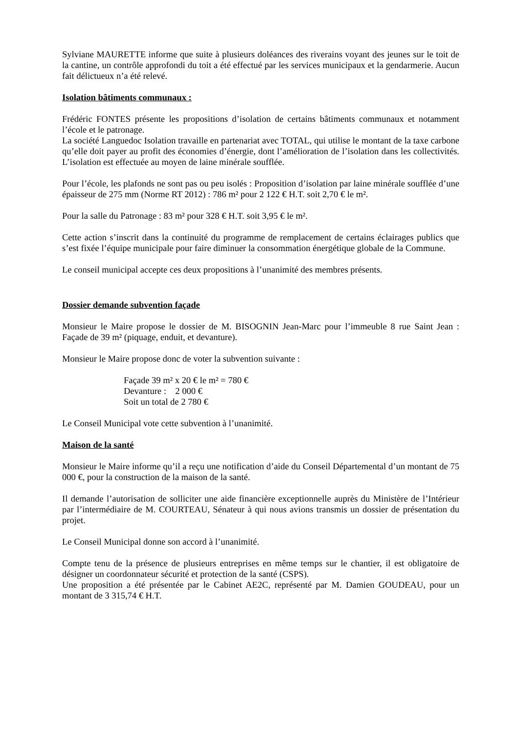Sylviane MAURETTE informe que suite à plusieurs doléances des riverains voyant des jeunes sur le toit de la cantine, un contrôle approfondi du toit a été effectué par les services municipaux et la gendarmerie. Aucun fait délictueux n’a été relevé.
Isolation bâtiments communaux :
Frédéric FONTES présente les propositions d’isolation de certains bâtiments communaux et notamment l’école et le patronage.
La société Languedoc Isolation travaille en partenariat avec TOTAL, qui utilise le montant de la taxe carbone qu’elle doit payer au profit des économies d’énergie, dont l’amélioration de l’isolation dans les collectivités. L’isolation est effectuée au moyen de laine minérale soufflée.
Pour l’école, les plafonds ne sont pas ou peu isolés : Proposition d’isolation par laine minérale soufflée d’une épaisseur de 275 mm (Norme RT 2012) : 786 m² pour 2 122 € H.T. soit 2,70 € le m².
Pour la salle du Patronage : 83 m² pour 328 € H.T. soit 3,95 € le m².
Cette action s’inscrit dans la continuité du programme de remplacement de certains éclairages publics que s’est fixée l’équipe municipale pour faire diminuer la consommation énergétique globale de la Commune.
Le conseil municipal accepte ces deux propositions à l’unanimité des membres présents.
Dossier demande subvention façade
Monsieur le Maire propose le dossier de M. BISOGNIN Jean-Marc pour l’immeuble 8 rue Saint Jean : Façade de 39 m² (piquage, enduit, et devanture).
Monsieur le Maire propose donc de voter la subvention suivante :
Façade 39 m² x 20 € le m² = 780 €
Devanture : 2 000 €
Soit un total de 2 780 €
Le Conseil Municipal vote cette subvention à l’unanimité.
Maison de la santé
Monsieur le Maire informe qu’il a reçu une notification d’aide du Conseil Départemental d’un montant de 75 000 €, pour la construction de la maison de la santé.
Il demande l’autorisation de solliciter une aide financière exceptionnelle auprès du Ministère de l’Intérieur par l’intermédiaire de M. COURTEAU, Sénateur à qui nous avions transmis un dossier de présentation du projet.
Le Conseil Municipal donne son accord à l’unanimité.
Compte tenu de la présence de plusieurs entreprises en même temps sur le chantier, il est obligatoire de désigner un coordonnateur sécurité et protection de la santé (CSPS).
Une proposition a été présentée par le Cabinet AE2C, représenté par M. Damien GOUDEAU, pour un montant de 3 315,74 € H.T.